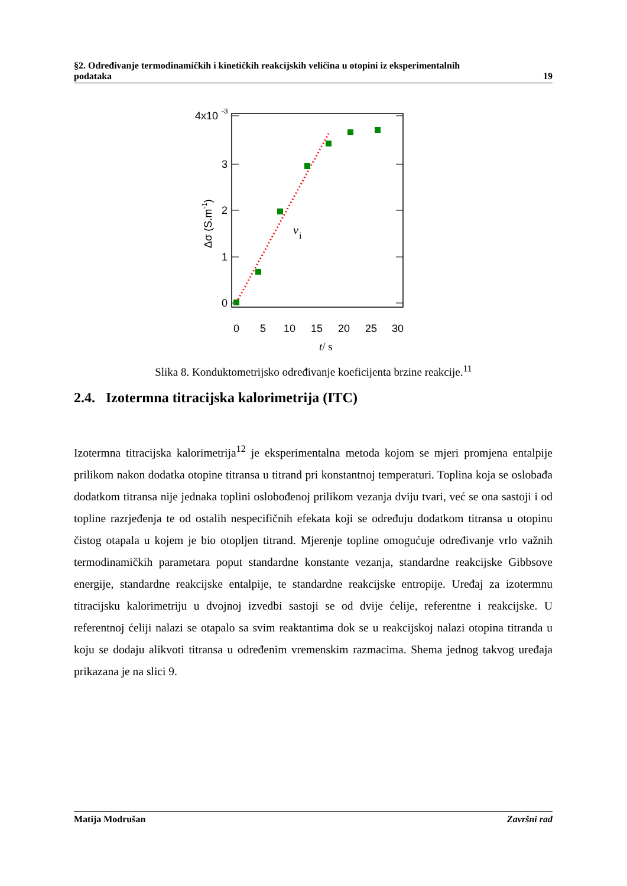§2. Određivanje termodinamičkih i kinetičkih reakcijskih veličina u otopini iz eksperimentalnih
podataka 19
4x10
-3
3
2
1
0
0
5
10
15
20
25
30
Δσ (S.m-1)
v
i
t/ s
Slika 8. Konduktometrijsko određivanje koeficijenta brzine reakcije.<sup>11</sup>
2.4. Izotermna titracijska kalorimetrija (ITC)
Izotermna titracijska kalorimetrija<sup>12</sup> je eksperimentalna metoda kojom se mjeri promjena entalpije prilikom nakon dodatka otopine titransa u titrand pri konstantnoj temperaturi. Toplina koja se oslobađa dodatkom titransa nije jednaka toplini oslobođenoj prilikom vezanja dviju tvari, već se ona sastoji i od topline razrjeđenja te od ostalih nespecifičnih efekata koji se određuju dodatkom titransa u otopinu čistog otapala u kojem je bio otopljen titrand. Mjerenje topline omogućuje određivanje vrlo važnih termodinamičkih parametara poput standardne konstante vezanja, standardne reakcijske Gibbsove energije, standardne reakcijske entalpije, te standardne reakcijske entropije. Uređaj za izotermnu titracijsku kalorimetriju u dvojnoj izvedbi sastoji se od dvije ćelije, referentne i reakcijske. U referentnoj ćeliji nalazi se otapalo sa svim reaktantima dok se u reakcijskoj nalazi otopina titranda u koju se dodaju alikvoti titransa u određenim vremenskim razmacima. Shema jednog takvog uređaja prikazana je na slici 9.
Matija Modrušan Završni rad